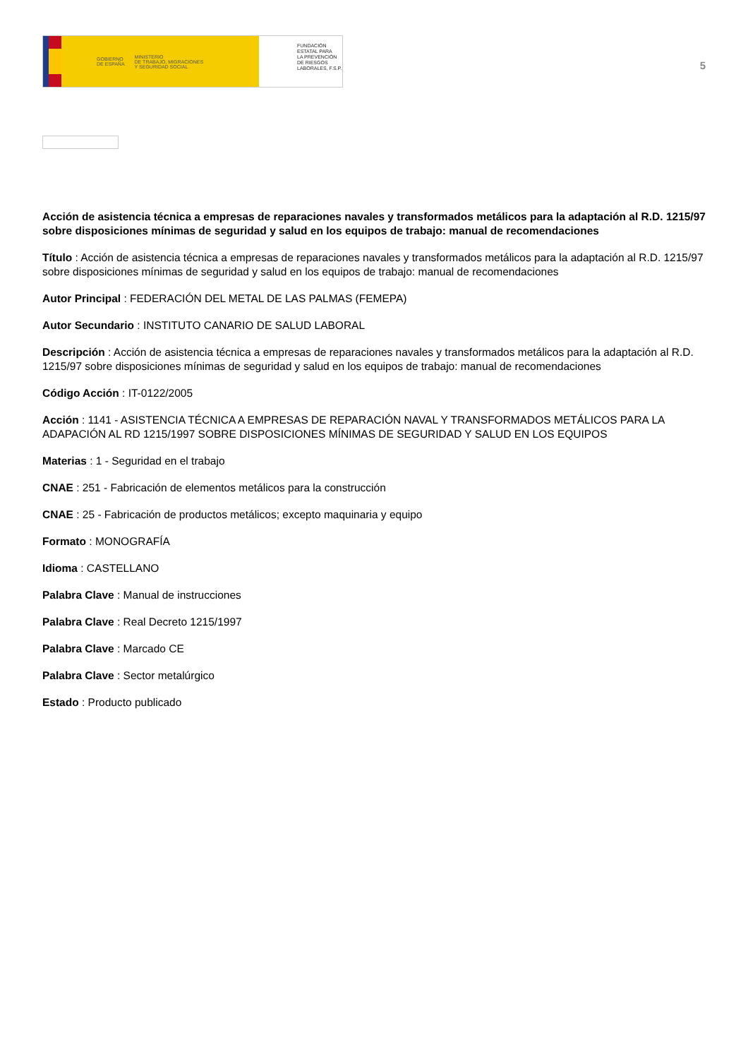GOBIERNO
DE ESPAÑA MINISTERIO
DE TRABAJO, MIGRACIONES
Y SEGURIDAD SOCIAL
FUNDACIÓN
ESTATAL PARA
LA PREVENCIÓN
DE RIESGOS
LABORALES, F.S.P.
5
Acción de asistencia técnica a empresas de reparaciones navales y transformados metálicos para la adaptación al R.D. 1215/97 sobre disposiciones mínimas de seguridad y salud en los equipos de trabajo: manual de recomendaciones
Título : Acción de asistencia técnica a empresas de reparaciones navales y transformados metálicos para la adaptación al R.D. 1215/97 sobre disposiciones mínimas de seguridad y salud en los equipos de trabajo: manual de recomendaciones
Autor Principal : FEDERACIÓN DEL METAL DE LAS PALMAS (FEMEPA)
Autor Secundario : INSTITUTO CANARIO DE SALUD LABORAL
Descripción : Acción de asistencia técnica a empresas de reparaciones navales y transformados metálicos para la adaptación al R.D. 1215/97 sobre disposiciones mínimas de seguridad y salud en los equipos de trabajo: manual de recomendaciones
Código Acción : IT-0122/2005
Acción : 1141 - ASISTENCIA TÉCNICA A EMPRESAS DE REPARACIÓN NAVAL Y TRANSFORMADOS METÁLICOS PARA LA ADAPACIÓN AL RD 1215/1997 SOBRE DISPOSICIONES MÍNIMAS DE SEGURIDAD Y SALUD EN LOS EQUIPOS
Materias : 1 - Seguridad en el trabajo
CNAE : 251 - Fabricación de elementos metálicos para la construcción
CNAE : 25 - Fabricación de productos metálicos; excepto maquinaria y equipo
Formato : MONOGRAFÍA
Idioma : CASTELLANO
Palabra Clave : Manual de instrucciones
Palabra Clave : Real Decreto 1215/1997
Palabra Clave : Marcado CE
Palabra Clave : Sector metalúrgico
Estado : Producto publicado